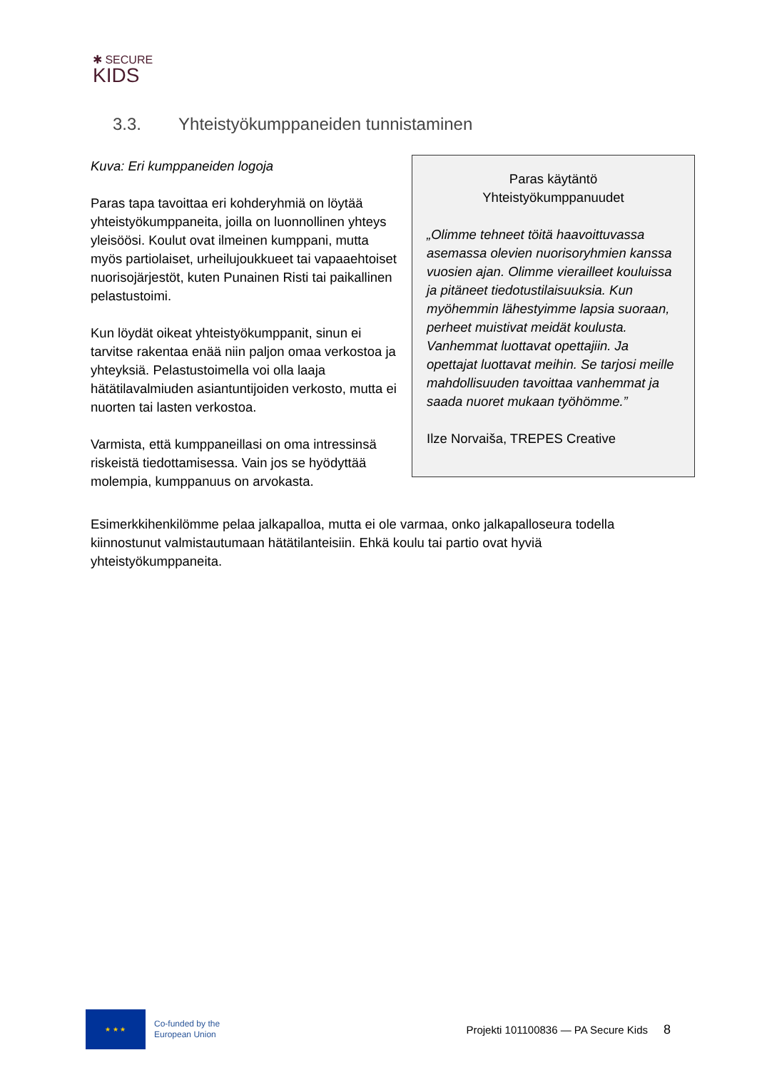✱ SECURE
KIDS
3.3. Yhteistyökumppaneiden tunnistaminen
Kuva: Eri kumppaneiden logoja
Paras tapa tavoittaa eri kohderyhmiä on löytää yhteistyökumppaneita, joilla on luonnollinen yhteys yleisöösi. Koulut ovat ilmeinen kumppani, mutta myös partiolaiset, urheilujoukkueet tai vapaaehtoiset nuorisojärjestöt, kuten Punainen Risti tai paikallinen pelastustoimi.
Kun löydät oikeat yhteistyökumppanit, sinun ei tarvitse rakentaa enää niin paljon omaa verkostoa ja yhteyksiä. Pelastustoimella voi olla laaja hätätilavalmiuden asiantuntijoiden verkosto, mutta ei nuorten tai lasten verkostoa.
Varmista, että kumppaneillasi on oma intressinsä riskeistä tiedottamisessa. Vain jos se hyödyttää molempia, kumppanuus on arvokasta.
Paras käytäntö
Yhteistyökumppanuudet
„Olimme tehneet töitä haavoittuvassa asemassa olevien nuorisoryhmien kanssa vuosien ajan. Olimme vierailleet kouluissa ja pitäneet tiedotustilaisuuksia. Kun myöhemmin lähestyimme lapsia suoraan, perheet muistivat meidät koulusta. Vanhemmat luottavat opettajiin. Ja opettajat luottavat meihin. Se tarjosi meille mahdollisuuden tavoittaa vanhemmat ja saada nuoret mukaan työhömme.”
Ilze Norvaiša, TREPES Creative
Esimerkkihenkilömme pelaa jalkapalloa, mutta ei ole varmaa, onko jalkapalloseura todella kiinnostunut valmistautumaan hätätilanteisiin. Ehkä koulu tai partio ovat hyviä yhteistyökumppaneita.
★ ★ ★
Co-funded by the
European Union
Projekti 101100836 — PA Secure Kids
8